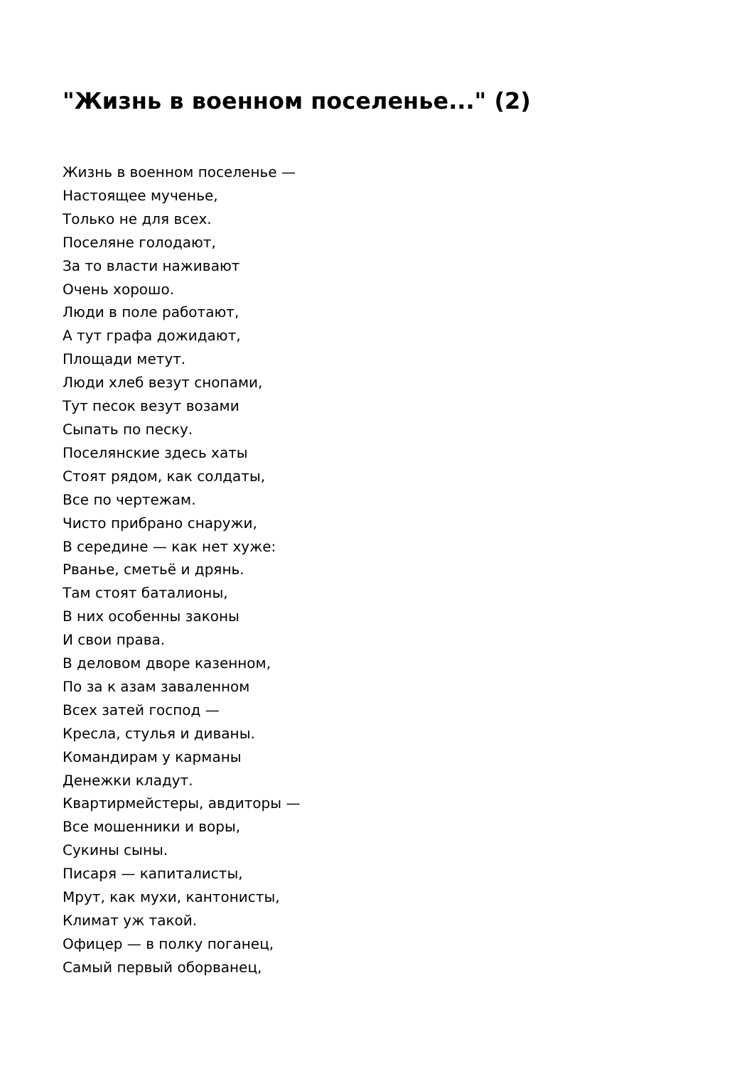"Жизнь в военном поселенье..." (2)
Жизнь в военном поселенье —
Настоящее мученье,
Только не для всех.
Поселяне голодают,
За то власти наживают
Очень хорошо.
Люди в поле работают,
А тут графа дожидают,
Площади метут.
Люди хлеб везут снопами,
Тут песок везут возами
Сыпать по песку.
Поселянские здесь хаты
Стоят рядом, как солдаты,
Все по чертежам.
Чисто прибрано снаружи,
В середине — как нет хуже:
Рванье, сметьё и дрянь.
Там стоят баталионы,
В них особенны законы
И свои права.
В деловом дворе казенном,
По за к азам заваленном
Всех затей господ —
Кресла, стулья и диваны.
Командирам у карманы
Денежки кладут.
Квартирмейстеры, авдиторы —
Все мошенники и воры,
Сукины сыны.
Писаря — капиталисты,
Мрут, как мухи, кантонисты,
Климат уж такой.
Офицер — в полку поганец,
Самый первый оборванец,